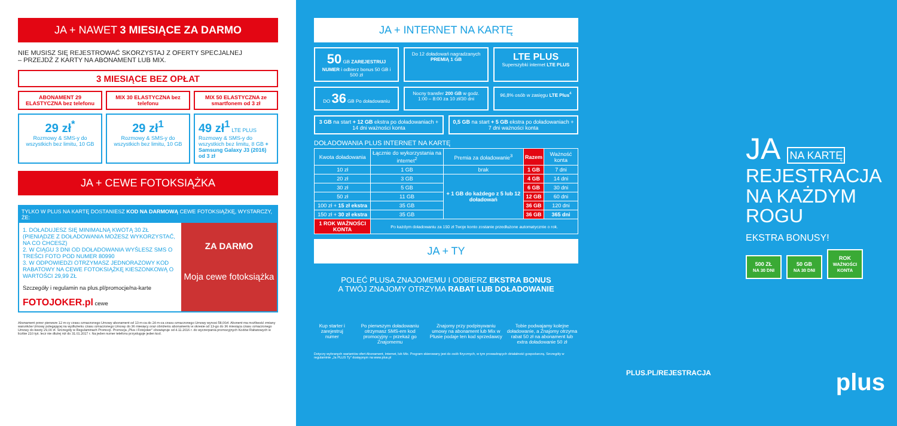JA + NAWET 3 MIESIĄCE ZA DARMO
NIE MUSISZ SIĘ REJESTROWAĆ SKORZYSTAJ Z OFERTY SPECJALNEJ
– PRZEJDŹ Z KARTY NA ABONAMENT LUB MIX.
3 MIESIĄCE BEZ OPŁAT
ABONAMENT 29 ELASTYCZNA bez telefonu
MIX 30 ELASTYCZNA bez telefonu MIX 50 ELASTYCZNA ze smartfonem od 3 zł
29 zł<sup>*</sup>
Rozmowy & SMS-y do wszystkich bez limitu, 10 GB
29 zł<sup>1</sup>
Rozmowy & SMS-y do wszystkich bez limitu, 10 GB
49 zł<sup>1</sup> LTE PLUS
Rozmowy & SMS-y do wszystkich bez limitu, 8 GB + Samsung Galaxy J3 (2016) od 3 zł
JA + CEWE FOTOKSIĄŻKA
TYLKO W PLUS NA KARTĘ DOSTANIESZ KOD NA DARMOWĄ CEWE FOTOKSIĄŻKĘ, WYSTARCZY, ŻE:
1. DOŁADUJESZ SIĘ MINIMALNĄ KWOTĄ 30 ZŁ (PIENIĄDZE Z DOŁADOWANIA MOŻESZ WYKORZYSTAĆ, NA CO CHCESZ)
2. W CIĄGU 3 DNI OD DOŁADOWANIA WYŚLESZ SMS O TREŚCI FOTO POD NUMER 80990
3. W ODPOWIEDZI OTRZYMASZ JEDNORAZOWY KOD RABATOWY NA CEWE FOTOKSIĄŻKĘ KIESZONKOWĄ O WARTOŚCI 29,99 ZŁ
Szczegóły i regulamin na plus.pl/promocje/na-karte
FOTOJOKER.pl cewe
ZA DARMO
Moja cewe fotoksiążka
Abonament przez pierwsze 12 m-cy czasu oznaczonego Umowy abonament od 13 m-ca do 24 m-ca czasu oznaczonego Umowy wynosi 58,00zł. Abonent ma możliwość zmiany warunków Umowy polegającej na wydłużeniu czasu oznaczonego Umowy do 36 miesięcy oraz obniżeniu abonamentu w okresie od 13-go do 36 miesiąca czasu oznaczonego Umowy do kwoty 29,00 zł. Szczegóły w Regulaminach Promocji. Promocja „Plus i Fotojoker" obowiązuje od 4.11.2016 r. do wyczerpania promocyjnych Kodów Rabatowych w liczbie 210 tyś. lecz nie dłużej niż do 31.01.2017 r. Na jeden numer telefonu przysługuje jeden kod.
JA + INTERNET NA KARTĘ
50 GB ZAREJESTRUJ NUMER i odbierz bonus 50 GB i 500 zł
Do 12 doładowań nagradzanych PREMIĄ 1 GB
LTE PLUS
Superszybki internet LTE PLUS
DO 36 GB Po doładowaniu
Nocny transfer 200 GB w godz. 1:00 – 8:00 za 10 zł/30 dni
96,8% osób w zasięgu LTE Plus<sup>4</sup>
3 GB na start + 12 GB ekstra po doładowaniach + 14 dni ważności konta
0,5 GB na start + 5 GB ekstra po doładowaniach + 7 dni ważności konta
DOŁADOWANIA PLUS INTERNET NA KARTĘ
| Kwota doładowania | Łącznie do wykorzystania na internet<sup>2</sup> | Premia za doładowanie<sup>3</sup> | Razem | Ważność konta |
| --- | --- | --- | --- | --- |
| 10 zł | 1 GB | brak | 1 GB | 7 dni |
| 20 zł | 3 GB | + 1 GB do każdego z 5 lub 12 doładowań | 4 GB | 14 dni |
| 30 zł | 5 GB | | 6 GB | 30 dni |
| 50 zł | 11 GB | | 12 GB | 60 dni |
| 100 zł + 15 zł ekstra | 35 GB | | 36 GB | 120 dni |
| 150 zł + 30 zł ekstra | 35 GB | | 36 GB | 365 dni |
| 1 ROK WAŻNOŚCI KONTA | Po każdym doładowaniu za 150 zł Twoje konto zostanie przedłużone automatycznie o rok. | | | |
JA + TY
POLEĆ PLUSA ZNAJOMEMU I ODBIERZ EKSTRA BONUS
A TWÓJ ZNAJOMY OTRZYMA RABAT LUB DOŁADOWANIE
Kup starter i zarejestruj numer
Po pierwszym doładowaniu otrzymasz SMS-em kod promocyjny – przekaż go Znajomemu
Znajomy przy podpisywaniu umowy na abonament lub Mix w Plusie podaje ten kod sprzedawcy
Tobie podwajamy kolejne doładowanie, a Znajomy otrzyma rabat 50 zł na abonament lub extra doładowanie 50 zł
Dotyczy wybranych wariantów ofert Abonament, Internet, lub Mix. Program skierowany jest do osób fizycznych, w tym prowadzących działalność gospodarczą. Szczegóły w regulaminie „Ja PLUS Ty" dostępnym na www.plus.pl
JA NA KARTĘ
REJESTRACJA NA KAŻDYM ROGU
EKSTRA BONUSY!
500 ZŁ
NA 30 DNI 50 GB
NA 30 DNI ROK
WAŻNOŚCI KONTA
PLUS.PL/REJESTRACJA plus